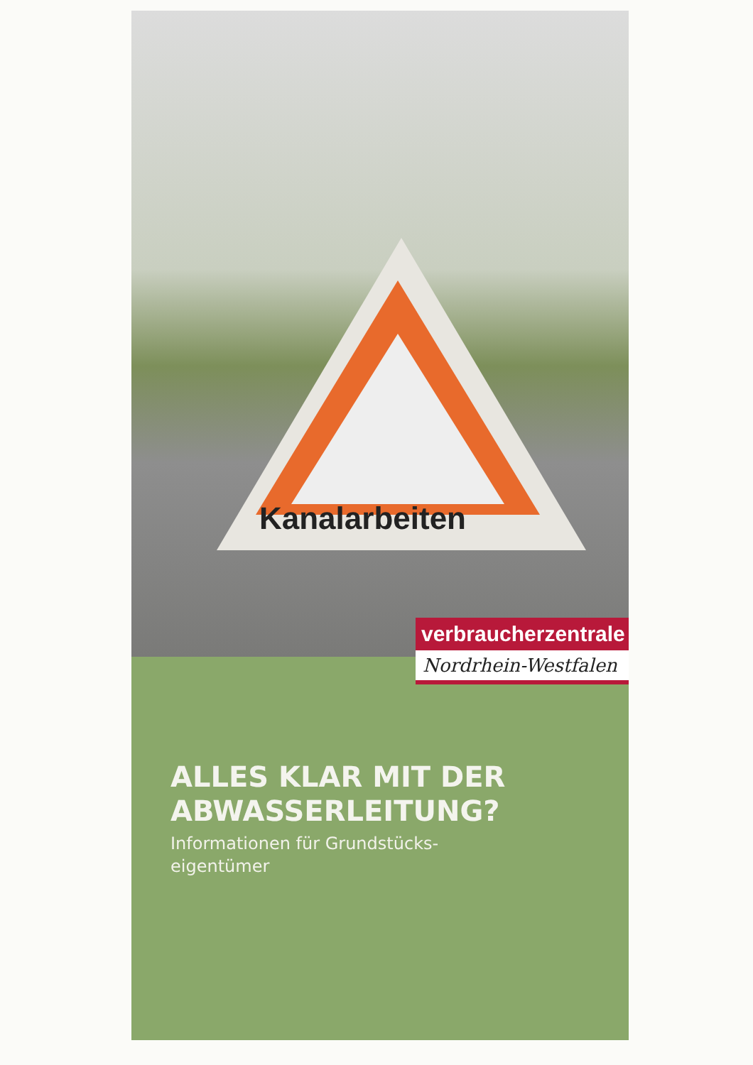Kanalarbeiten
ALLES KLAR MIT DER
ABWASSERLEITUNG?
Informationen für Grundstücks-
eigentümer
verbraucherzentrale
Nordrhein-Westfalen